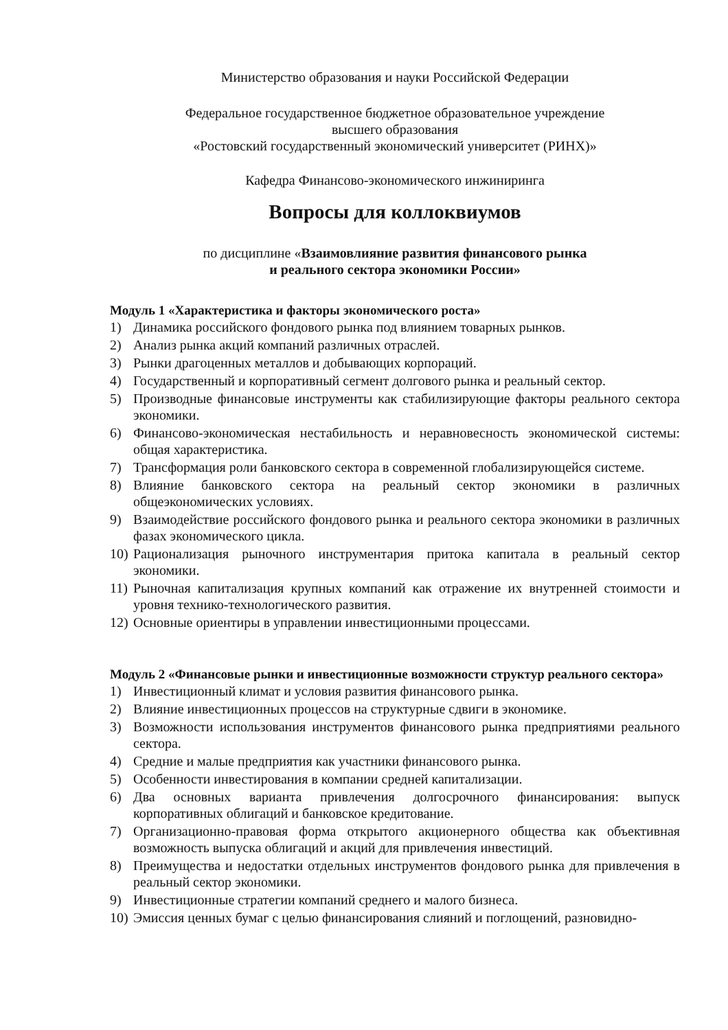Министерство образования и науки Российской Федерации
Федеральное государственное бюджетное образовательное учреждение
высшего образования
«Ростовский государственный экономический университет (РИНХ)»
Кафедра Финансово-экономического инжиниринга
Вопросы для коллоквиумов
по дисциплине «Взаимовлияние развития финансового рынка
и реального сектора экономики России»
Модуль 1 «Характеристика и факторы экономического роста»
1) Динамика российского фондового рынка под влиянием товарных рынков.
2) Анализ рынка акций компаний различных отраслей.
3) Рынки драгоценных металлов и добывающих корпораций.
4) Государственный и корпоративный сегмент долгового рынка и реальный сектор.
5) Производные финансовые инструменты как стабилизирующие факторы реального сектора экономики.
6) Финансово-экономическая нестабильность и неравновесность экономической системы: общая характеристика.
7) Трансформация роли банковского сектора в современной глобализирующейся системе.
8) Влияние банковского сектора на реальный сектор экономики в различных общеэкономических условиях.
9) Взаимодействие российского фондового рынка и реального сектора экономики в различных фазах экономического цикла.
10) Рационализация рыночного инструментария притока капитала в реальный сектор экономики.
11) Рыночная капитализация крупных компаний как отражение их внутренней стоимости и уровня технико-технологического развития.
12) Основные ориентиры в управлении инвестиционными процессами.
Модуль 2 «Финансовые рынки и инвестиционные возможности структур реального сектора»
1) Инвестиционный климат и условия развития финансового рынка.
2) Влияние инвестиционных процессов на структурные сдвиги в экономике.
3) Возможности использования инструментов финансового рынка предприятиями реального сектора.
4) Средние и малые предприятия как участники финансового рынка.
5) Особенности инвестирования в компании средней капитализации.
6) Два основных варианта привлечения долгосрочного финансирования: выпуск корпоративных облигаций и банковское кредитование.
7) Организационно-правовая форма открытого акционерного общества как объективная возможность выпуска облигаций и акций для привлечения инвестиций.
8) Преимущества и недостатки отдельных инструментов фондового рынка для привлечения в реальный сектор экономики.
9) Инвестиционные стратегии компаний среднего и малого бизнеса.
10) Эмиссия ценных бумаг с целью финансирования слияний и поглощений, разновидно-